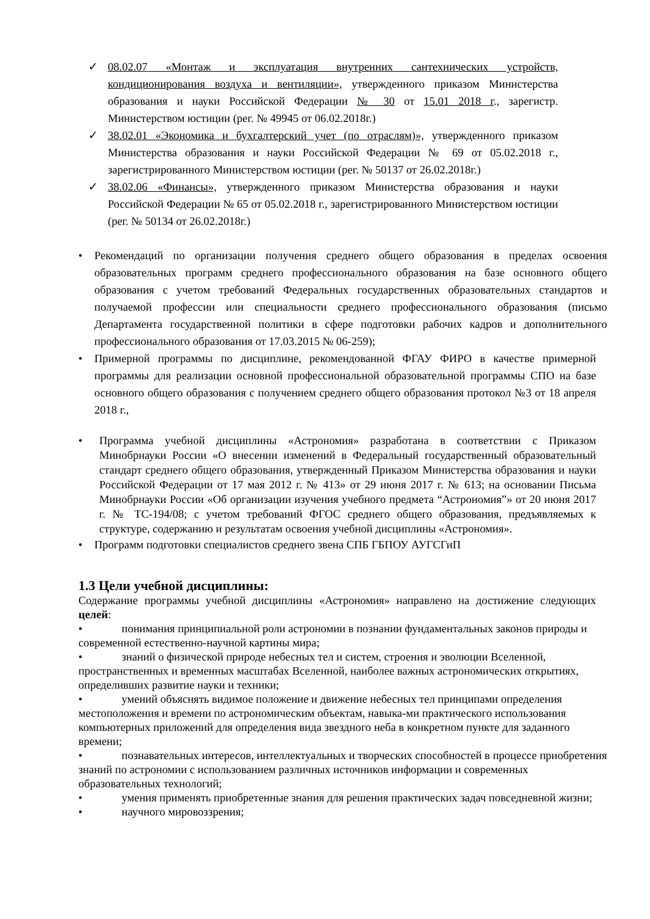✓ 08.02.07 «Монтаж и эксплуатация внутренних сантехнических устройств, кондиционирования воздуха и вентиляции», утвержденного приказом Министерства образования и науки Российской Федерации № 30 от 15.01 2018 г., зарегистр. Министерством юстиции (рег. № 49945 от 06.02.2018г.)
✓ 38.02.01 «Экономика и бухгалтерский учет (по отраслям)», утвержденного приказом Министерства образования и науки Российской Федерации № 69 от 05.02.2018 г., зарегистрированного Министерством юстиции (рег. № 50137 от 26.02.2018г.)
✓ 38.02.06 «Финансы», утвержденного приказом Министерства образования и науки Российской Федерации № 65 от 05.02.2018 г., зарегистрированного Министерством юстиции (рег. № 50134 от 26.02.2018г.)
• Рекомендаций по организации получения среднего общего образования в пределах освоения образовательных программ среднего профессионального образования на базе основного общего образования с учетом требований Федеральных государственных образовательных стандартов и получаемой профессии или специальности среднего профессионального образования (письмо Департамента государственной политики в сфере подготовки рабочих кадров и дополнительного профессионального образования от 17.03.2015 № 06-259);
• Примерной программы по дисциплине, рекомендованной ФГАУ ФИРО в качестве примерной программы для реализации основной профессиональной образовательной программы СПО на базе основного общего образования с получением среднего общего образования протокол №3 от 18 апреля 2018 г.,
• Программа учебной дисциплины «Астрономия» разработана в соответствии с Приказом Минобрнауки России «О внесении изменений в Федеральный государственный образовательный стандарт среднего общего образования, утвержденный Приказом Министерства образования и науки Российской Федерации от 17 мая 2012 г. № 413» от 29 июня 2017 г. № 613; на основании Письма Минобрнауки России «Об организации изучения учебного предмета “Астрономия”» от 20 июня 2017 г. № ТС-194/08; с учетом требований ФГОС среднего общего образования, предъявляемых к структуре, содержанию и результатам освоения учебной дисциплины «Астрономия».
• Программ подготовки специалистов среднего звена СПБ ГБПОУ АУГСГиП
1.3 Цели учебной дисциплины:
Содержание программы учебной дисциплины «Астрономия» направлено на достижение следующих целей:
• понимания принципиальной роли астрономии в познании фундаментальных законов природы и современной естественно-научной картины мира;
• знаний о физической природе небесных тел и систем, строения и эволюции Вселенной, пространственных и временных масштабах Вселенной, наиболее важных астрономических открытиях, определивших развитие науки и техники;
• умений объяснять видимое положение и движение небесных тел принципами определения местоположения и времени по астрономическим объектам, навыка-ми практического использования компьютерных приложений для определения вида звездного неба в конкретном пункте для заданного времени;
• познавательных интересов, интеллектуальных и творческих способностей в процессе приобретения знаний по астрономии с использованием различных источников информации и современных образовательных технологий;
• умения применять приобретенные знания для решения практических задач повседневной жизни;
• научного мировоззрения;